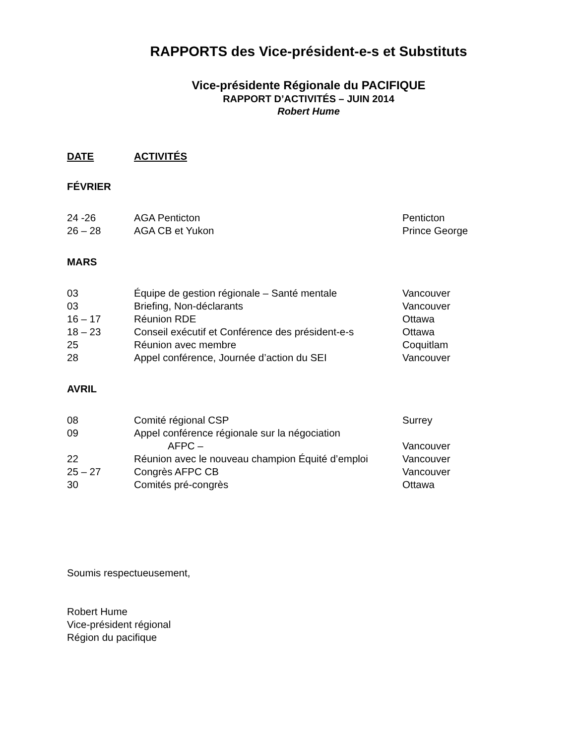RAPPORTS des Vice-président-e-s et Substituts
Vice-présidente Régionale du PACIFIQUE
RAPPORT D’ACTIVITÉS – JUIN 2014
Robert Hume
| DATE | ACTIVITÉS |
FÉVRIER
| 24 -26 | AGA Penticton | Penticton |
| 26 – 28 | AGA CB et Yukon | Prince George |
MARS
| 03 | Équipe de gestion régionale – Santé mentale | Vancouver |
| 03 | Briefing, Non-déclarants | Vancouver |
| 16 – 17 | Réunion RDE | Ottawa |
| 18 – 23 | Conseil exécutif et Conférence des président-e-s | Ottawa |
| 25 | Réunion avec membre | Coquitlam |
| 28 | Appel conférence, Journée d’action du SEI | Vancouver |
AVRIL
| 08 | Comité régional CSP | Surrey |
| 09 | Appel conférence régionale sur la négociation AFPC – | Vancouver |
| 22 | Réunion avec le nouveau champion Équité d’emploi | Vancouver |
| 25 – 27 | Congrès AFPC CB | Vancouver |
| 30 | Comités pré-congrès | Ottawa |
Soumis respectueusement,
Robert Hume
Vice-président régional
Région du pacifique